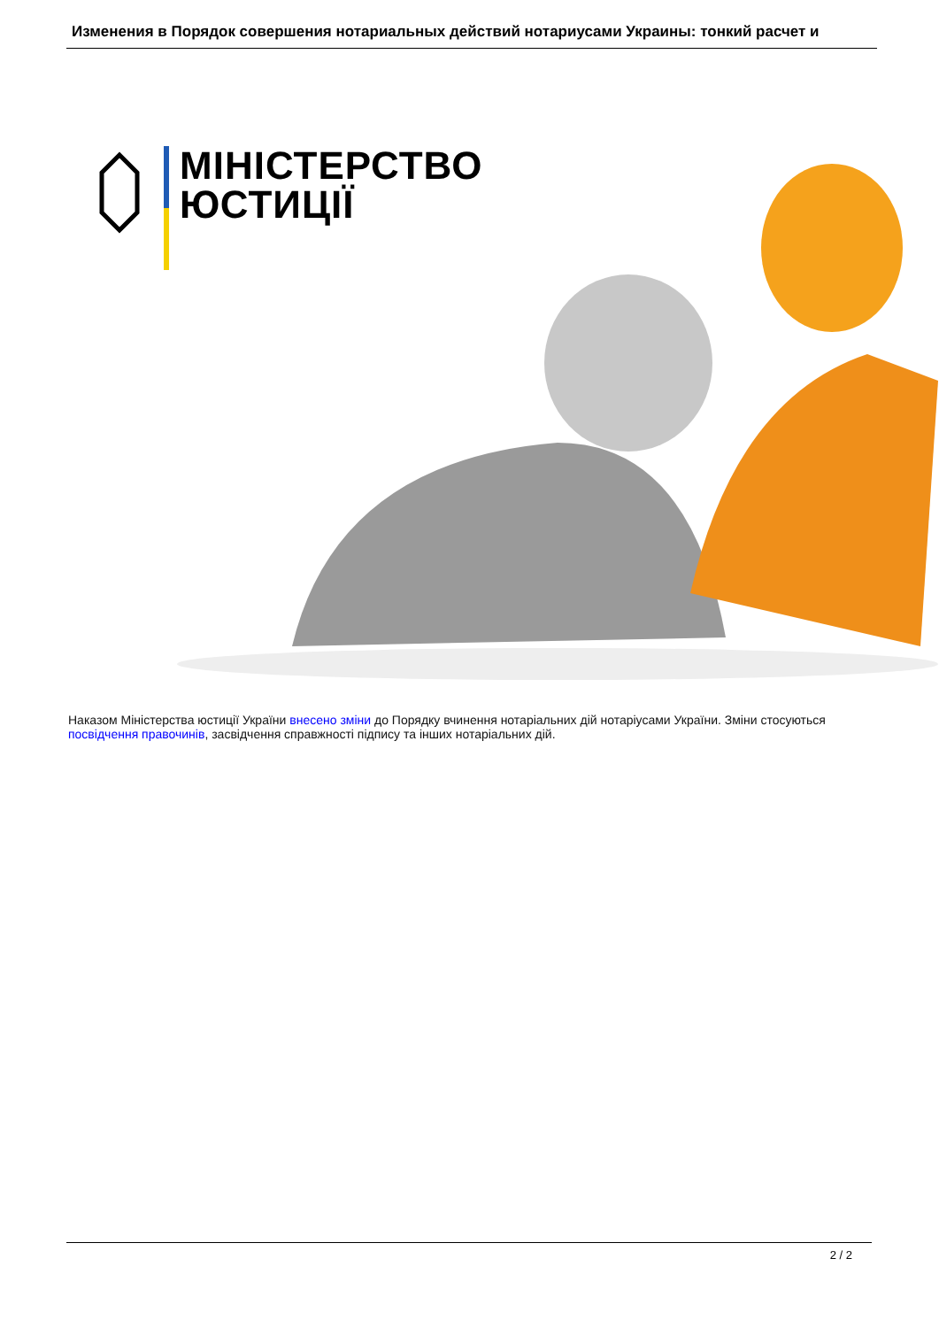Изменения в Порядок совершения нотариальных действий нотариусами Украины: тонкий расчет и
МІНІСТЕРСТВО
ЮСТИЦІЇ
Наказом Міністерства юстиції України внесено зміни до Порядку вчинення нотаріальних дій нотаріусами України. Зміни стосуються посвідчення правочинів, засвідчення справжності підпису та інших нотаріальних дій.
2 / 2